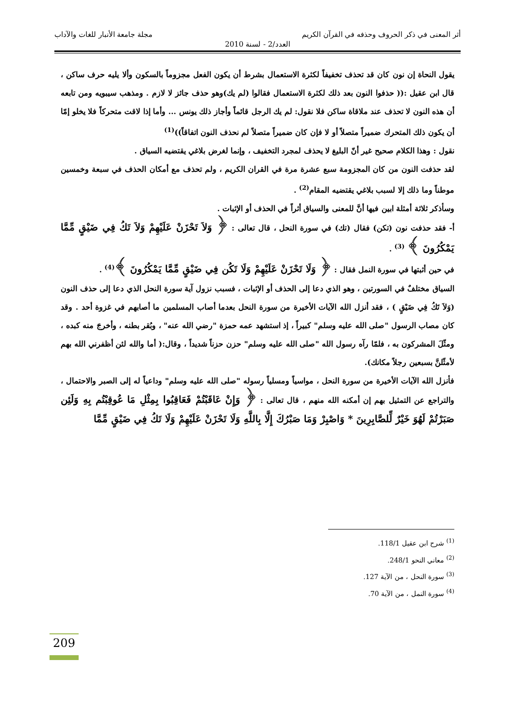أثر المعنى في ذكر الحروف وحذفه في القرآن الكريم مجلة جامعة الأنبار للغات والآداب
العدد/2 - لسنة 2010
يقول النحاة إن نون كان قد تحذف تخفيفاً لكثرة الاستعمال بشرط أن يكون الفعل مجزوماً بالسكون وألا يليه حرف ساكن ، قال ابن عقيل :(( حذفوا النون بعد ذلك لكثرة الاستعمال فقالوا (لم يك)وهو حذف جائز لا لازم . ومذهب سيبويه ومن تابعه أن هذه النون لا تحذف عند ملاقاة ساكن فلا نقول: لم يك الرجل قائماً وأجاز ذلك يونس ... وأما إذا لاقت متحركاً فلا يخلو إمّا أن يكون ذلك المتحرك ضميراً متصلاً أو لا فإن كان ضميراً متصلاً لم نحذف النون اتفاقاً))<sup>(1)</sup>
نقول : وهذا الكلام صحيح غير أنّ البليغ لا يحذف لمجرد التخفيف ، وإنما لغرض بلاغي يقتضيه السياق .
لقد حذفت النون من كان المجزومة سبع عشرة مرة في القران الكريم ، ولم تحذف مع أمكان الحذف في سبعة وخمسين موطناً وما ذلك إلا لسبب بلاغي يقتضيه المقام<sup>(2)</sup> .
وسأذكر ثلاثة أمثلة ابين فيها أنَّ للمعنى والسياق أثراً في الحذف أو الإثبات .
أ- فقد حذفت نون (تكن) فقال (تك) في سورة النحل ، قال تعالى : ﴿ وَلاَ تَحْزَنْ عَلَيْهِمْ وَلاَ تَكُ فِي ضَيْقٍ مِّمَّا يَمْكُرُونَ ﴾ <sup>(3)</sup> .
في حين أثبتها في سورة النمل فقال : ﴿ وَلَا تَحْزَنْ عَلَيْهِمْ وَلَا تَكُن فِي ضَيْقٍ مِّمَّا يَمْكُرُونَ ﴾<sup>(4)</sup> .
السياق مختلفٌ في السورتين ، وهو الذي دعا إلى الحذف أو الإثبات ، فسبب نزول آية سورة النحل الذي دعا إلى حذف النون (وَلاَ تَكُ فِي ضَيْقٍ ) ، فقد أنزل الله الآيات الأخيرة من سورة النحل بعدما أصاب المسلمين ما أصابهم في غزوة أحد . وقد كان مصاب الرسول "صلى الله عليه وسلم" كبيراً ، إذ استشهد عمه حمزة "رضي الله عنه" ، وبُقر بطنه ، وأخرجَ منه كبده ، ومثّلَ المشركون به ، فلمّا رآه رسول الله "صلى الله عليه وسلم" حزن حزناً شديداً ، وقال:( أما والله لئن أظفرني الله بهم لأمثّلنَّ بسبعين رجلاً مكانك).
فأنزل الله الآيات الأخيرة من سورة النحل ، مواسياً ومسلياً رسوله "صلى الله عليه وسلم" وداعياً له إلى الصبر والاحتمال ، والتراجع عن التمثيل بهم إن أمكنه الله منهم ، قال تعالى : ﴿ وَإِنْ عَاقَبْتُمْ فَعَاقِبُوا بِمِثْلِ مَا عُوقِبْتُم بِهِ وَلَئِن صَبَرْتُمْ لَهُوَ خَيْرٌ لِّلصَّابِرِينَ * وَاصْبِرْ وَمَا صَبْرُكَ إِلَّا بِاللَّهِ وَلَا تَحْزَنْ عَلَيْهِمْ وَلَا تَكُ فِي ضَيْقٍ مِّمَّا
<sup>(1)</sup> شرح ابن عقيل 118/1.
<sup>(2)</sup> معاني النحو 248/1.
<sup>(3)</sup> سورة النحل ، من الآية 127.
<sup>(4)</sup> سورة النمل ، من الآية 70.
209